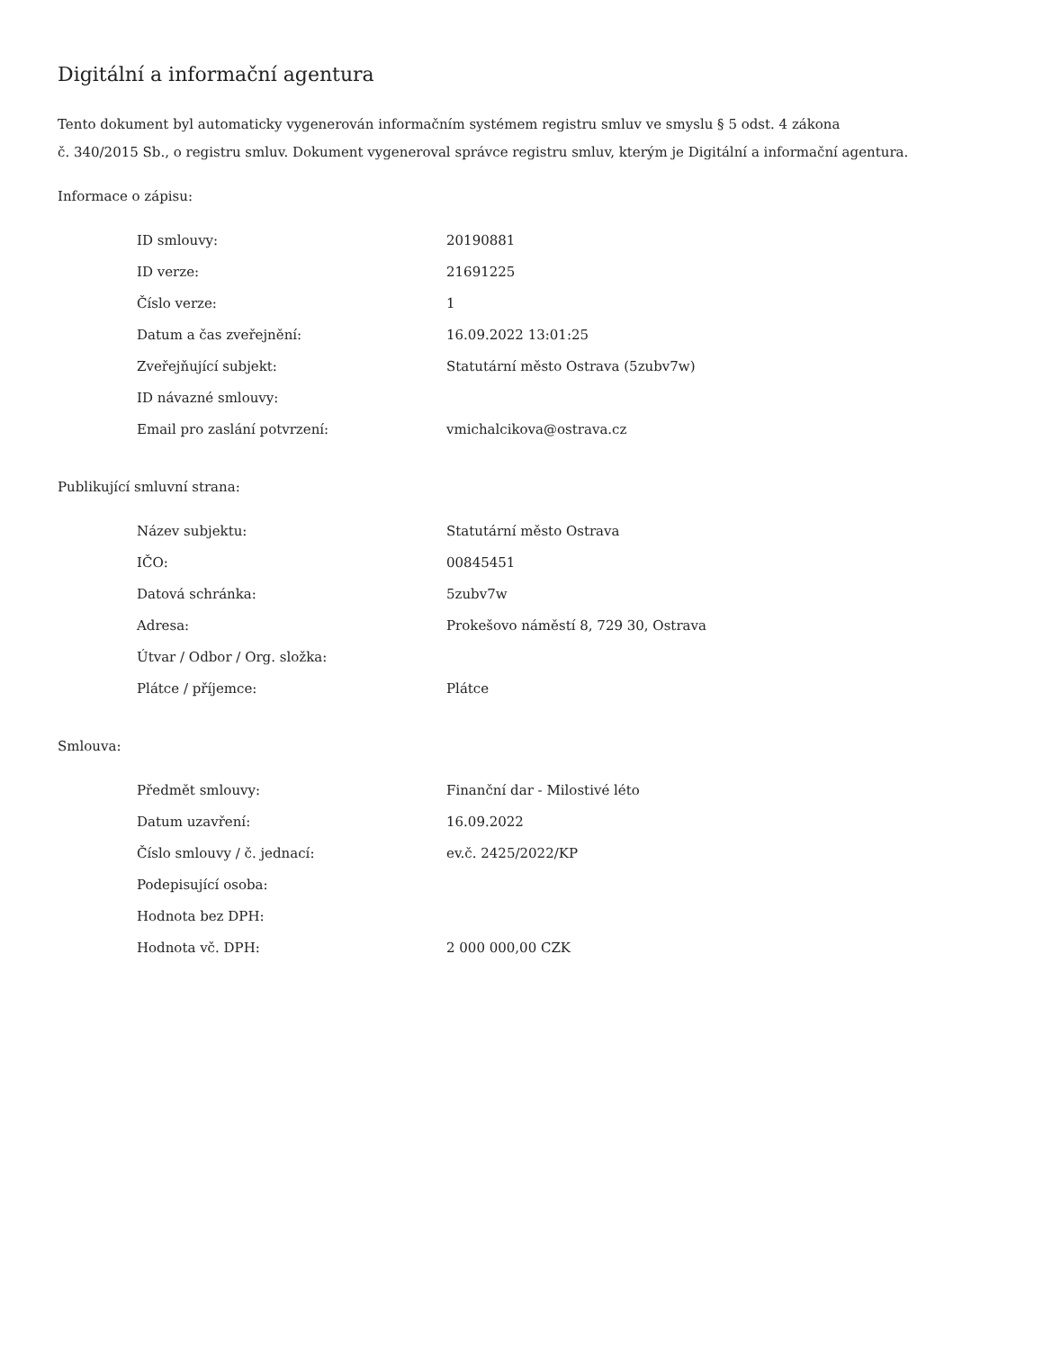Digitální a informační agentura
Tento dokument byl automaticky vygenerován informačním systémem registru smluv ve smyslu § 5 odst. 4 zákona
č. 340/2015 Sb., o registru smluv. Dokument vygeneroval správce registru smluv, kterým je Digitální a informační agentura.
Informace o zápisu:
| ID smlouvy: | 20190881 |
| ID verze: | 21691225 |
| Číslo verze: | 1 |
| Datum a čas zveřejnění: | 16.09.2022 13:01:25 |
| Zveřejňující subjekt: | Statutární město Ostrava (5zubv7w) |
| ID návazné smlouvy: | |
| Email pro zaslání potvrzení: | vmichalcikova@ostrava.cz |
Publikující smluvní strana:
| Název subjektu: | Statutární město Ostrava |
| IČO: | 00845451 |
| Datová schránka: | 5zubv7w |
| Adresa: | Prokešovo náměstí 8, 729 30, Ostrava |
| Útvar / Odbor / Org. složka: | |
| Plátce / příjemce: | Plátce |
Smlouva:
| Předmět smlouvy: | Finanční dar - Milostivé léto |
| Datum uzavření: | 16.09.2022 |
| Číslo smlouvy / č. jednací: | ev.č. 2425/2022/KP |
| Podepisující osoba: | |
| Hodnota bez DPH: | |
| Hodnota vč. DPH: | 2 000 000,00 CZK |